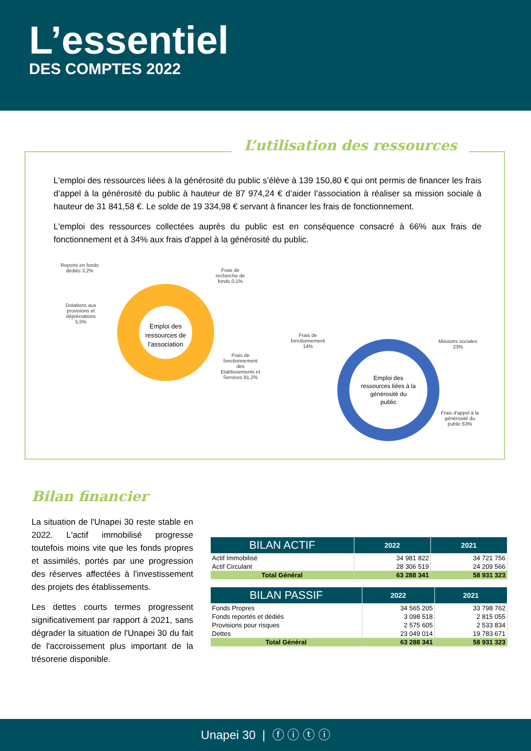L’essentiel
DES COMPTES 2022
L’utilisation des ressources
L'emploi des ressources liées à la générosité du public s’élève à 139 150,80 € qui ont permis de financer les frais d’appel à la générosité du public à hauteur de 87 974,24 € d’aider l’association à réaliser sa mission sociale à hauteur de 31 841,58 €. Le solde de 19 334,98 € servant à financer les frais de fonctionnement.
L'emploi des ressources collectées auprès du public est en conséquence consacré à 66% aux frais de fonctionnement et à 34% aux frais d'appel à la générosité du public.
Emploi des
ressources de
l'association
Reports en fonds
dédiés 3,2%
Frais de
recherche de
fonds 0,1%
Dotations aux
provisions et
dépréciations
5,5%
Frais de
fonctionnement
des
Etablissements et
Services 91,2%
Emploi des
ressources liées à la
générosité du
public
Frais de
fonctionnement
14%
Missions sociales
23%
Frais d'appel à la
générosité du
public 63%
Bilan financier
La situation de l'Unapei 30 reste stable en 2022. L'actif immobilisé progresse toutefois moins vite que les fonds propres et assimilés, portés par une progression des réserves affectées à l'investissement des projets des établissements.
Les dettes courts termes progressent significativement par rapport à 2021, sans dégrader la situation de l'Unapei 30 du fait de l'accroissement plus important de la trésorerie disponible.
| BILAN ACTIF | 2022 | 2021 |
| --- | --- | --- |
| Actif Immobilisé | 34 981 822 | 34 721 756 |
| Actif Circulant | 28 306 519 | 24 209 566 |
| Total Général | 63 288 341 | 58 931 323 |
| BILAN PASSIF | 2022 | 2021 |
| --- | --- | --- |
| Fonds Propres | 34 565 205 | 33 798 762 |
| Fonds reportés et dédiés | 3 098 518 | 2 815 055 |
| Provisions pour risques | 2 575 605 | 2 533 834 |
| Dettes | 23 049 014 | 19 783 671 |
| Total Général | 63 288 341 | 58 931 323 |
Unapei 30 | ⓕ ⓘ ⓣ ⓘ